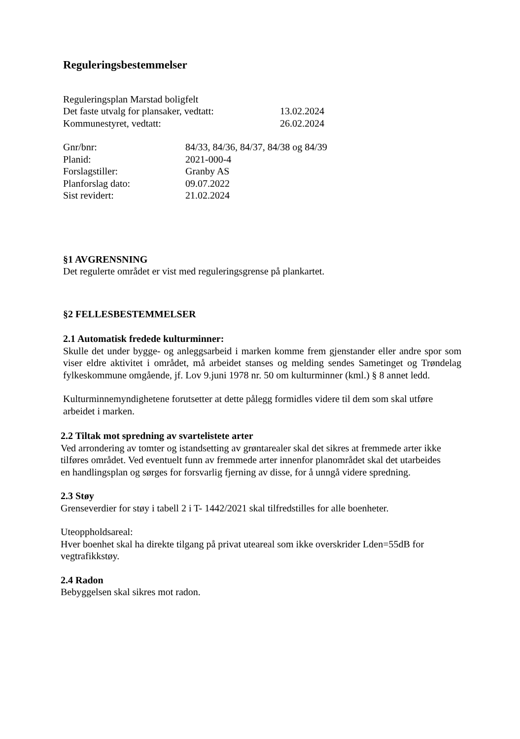Reguleringsbestemmelser
Reguleringsplan Marstad boligfelt
Det faste utvalg for plansaker, vedtatt: 13.02.2024
Kommunestyret, vedtatt: 26.02.2024
Gnr/bnr: 84/33, 84/36, 84/37, 84/38 og 84/39
Planid: 2021-000-4
Forslagstiller: Granby AS
Planforslag dato: 09.07.2022
Sist revidert: 21.02.2024
§1 AVGRENSNING
Det regulerte området er vist med reguleringsgrense på plankartet.
§2 FELLESBESTEMMELSER
2.1 Automatisk fredede kulturminner:
Skulle det under bygge- og anleggsarbeid i marken komme frem gjenstander eller andre spor som viser eldre aktivitet i området, må arbeidet stanses og melding sendes Sametinget og Trøndelag fylkeskommune omgående, jf. Lov 9.juni 1978 nr. 50 om kulturminner (kml.) § 8 annet ledd.
Kulturminnemyndighetene forutsetter at dette pålegg formidles videre til dem som skal utføre arbeidet i marken.
2.2 Tiltak mot spredning av svartelistete arter
Ved arrondering av tomter og istandsetting av grøntarealer skal det sikres at fremmede arter ikke tilføres området. Ved eventuelt funn av fremmede arter innenfor planområdet skal det utarbeides en handlingsplan og sørges for forsvarlig fjerning av disse, for å unngå videre spredning.
2.3 Støy
Grenseverdier for støy i tabell 2 i T- 1442/2021 skal tilfredstilles for alle boenheter.
Uteoppholdsareal:
Hver boenhet skal ha direkte tilgang på privat uteareal som ikke overskrider Lden=55dB for vegtrafikkstøy.
2.4 Radon
Bebyggelsen skal sikres mot radon.